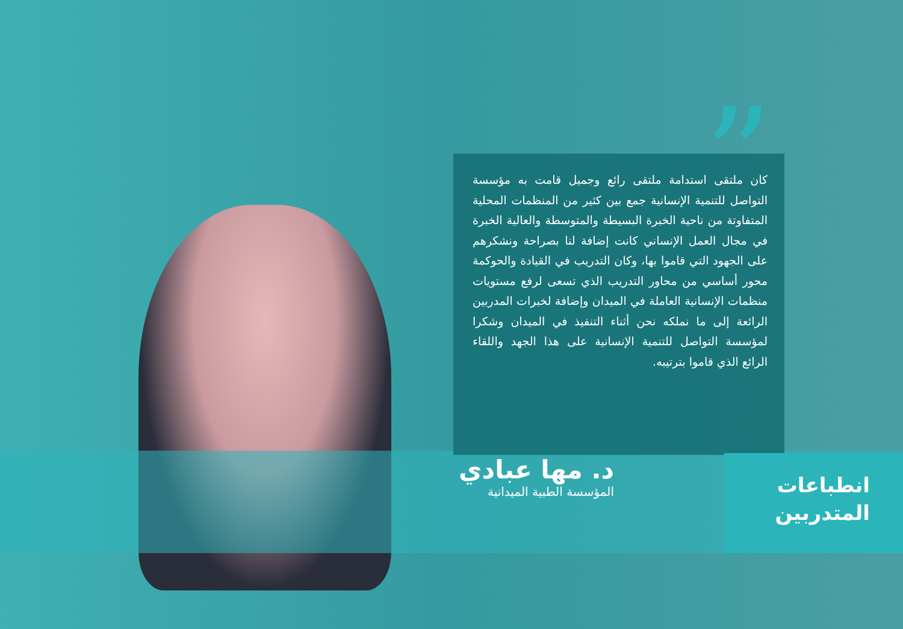”
كان ملتقى استدامة ملتقى رائع وجميل قامت به مؤسسة التواصل للتنمية الإنسانية جمع بين كثير من المنظمات المحلية المتفاوتة من ناحية الخبرة البسيطة والمتوسطة والعالية الخبرة في مجال العمل الإنساني كانت إضافة لنا بصراحة ونشكرهم على الجهود التي قاموا بها، وكان التدريب في القيادة والحوكمة محور أساسي من محاور التدريب الذي تسعى لرفع مستويات منظمات الإنسانية العاملة في الميدان وإضافة لخبرات المدربين الرائعة إلى ما نملكه نحن أثناء التنفيذ في الميدان وشكرا لمؤسسة التواصل للتنمية الإنسانية على هذا الجهد واللقاء الرائع الذي قاموا بترتيبه.
د. مها عبادي
المؤسسة الطبية الميدانية
انطباعات
المتدربين